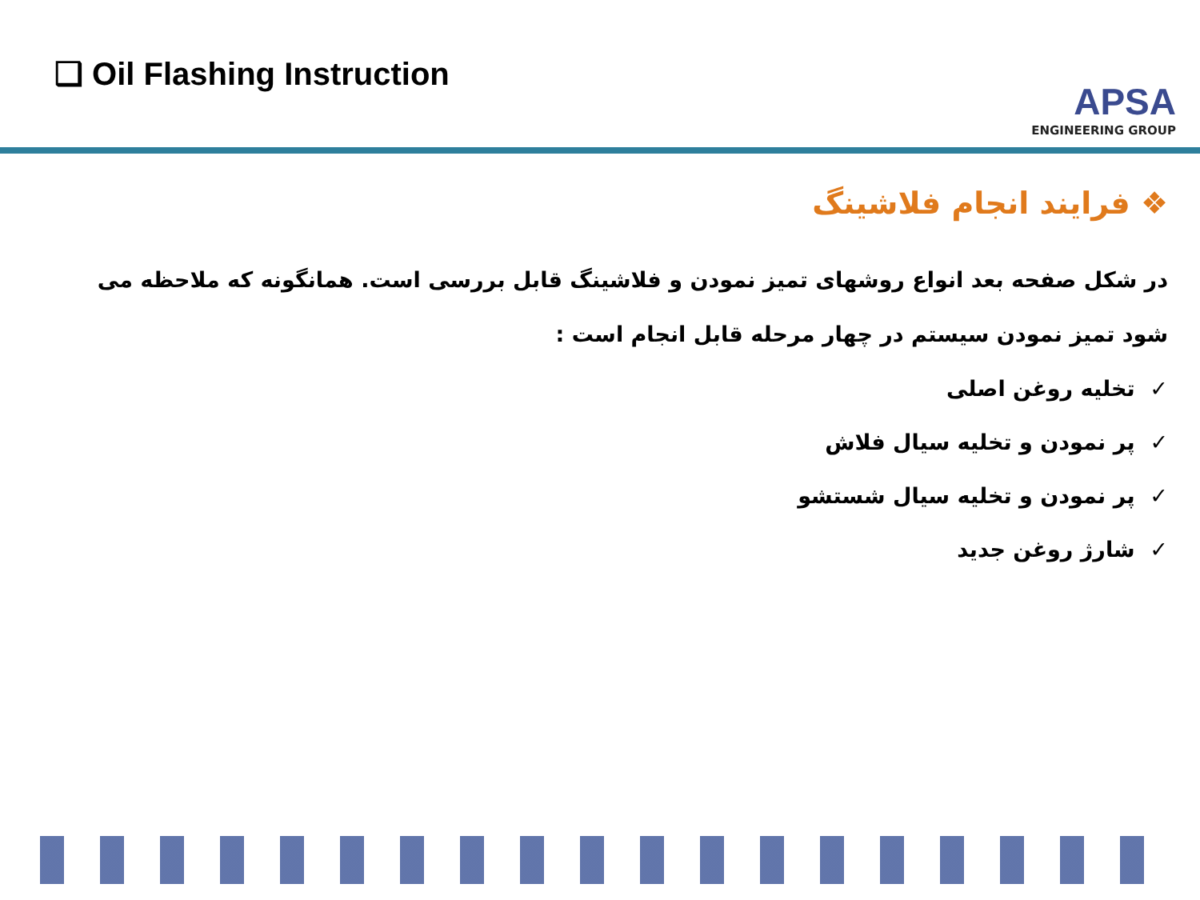❑ Oil Flashing Instruction
APSA
ENGINEERING GROUP
❖ فرایند انجام فلاشینگ
در شکل صفحه بعد انواع روشهای تمیز نمودن و فلاشینگ قابل بررسی است. همانگونه که ملاحظه می شود تمیز نمودن سیستم در چهار مرحله قابل انجام است :
✓ تخلیه روغن اصلی
✓ پر نمودن و تخلیه سیال فلاش
✓ پر نمودن و تخلیه سیال شستشو
✓ شارژ روغن جدید